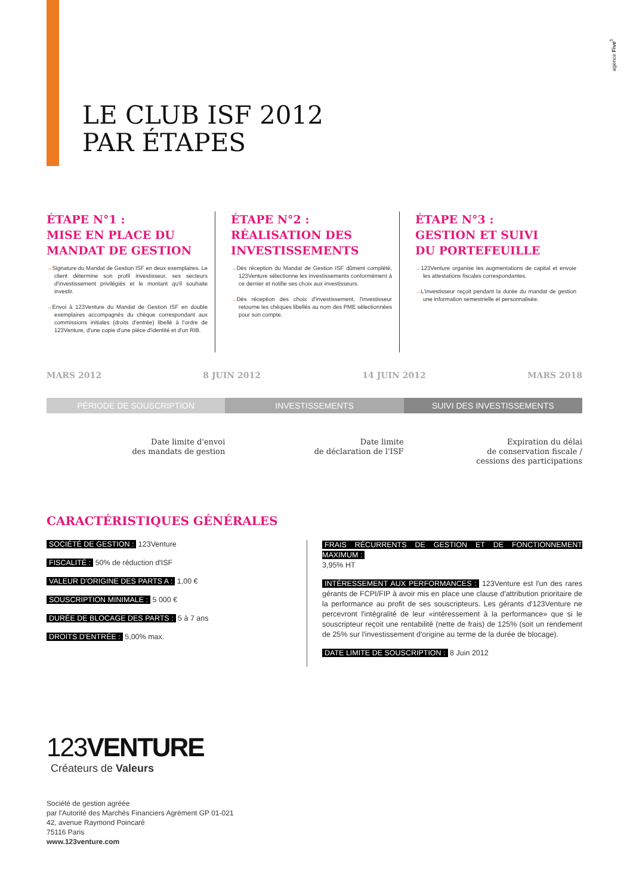agence Five<sup>5</sup>
LE CLUB ISF 2012
PAR ÉTAPES
ÉTAPE N°1 :
MISE EN PLACE DU
MANDAT DE GESTION
→Signature du Mandat de Gestion ISF en deux exemplaires. Le client détermine son profil investisseur, ses secteurs d'investissement privilégiés et le montant qu'il souhaite investir.
→Envoi à 123Venture du Mandat de Gestion ISF en double exemplaires accompagnés du chèque correspondant aux commissions initiales (droits d'entrée) libellé à l'ordre de 123Venture, d'une copie d'une pièce d'identité et d'un RIB.
ÉTAPE N°2 :
RÉALISATION DES
INVESTISSEMENTS
→Dès réception du Mandat de Gestion ISF dûment complété, 123Venture sélectionne les investissements conformément à ce dernier et notifie ses choix aux investisseurs.
→Dès réception des choix d'investissement, l'investisseur retourne les chèques libellés au nom des PME sélectionnées pour son compte.
ÉTAPE N°3 :
GESTION ET SUIVI
DU PORTEFEUILLE
→123Venture organise les augmentations de capital et envoie les attestations fiscales correspondantes.
→L'investisseur reçoit pendant la durée du mandat de gestion une information semestrielle et personnalisée.
MARS 2012 8 JUIN 2012 14 JUIN 2012 MARS 2018
PÉRIODE DE SOUSCRIPTION INVESTISSEMENTS SUIVI DES INVESTISSEMENTS
Date limite d'envoi
des mandats de gestion
Date limite
de déclaration de l'ISF
Expiration du délai
de conservation fiscale /
cessions des participations
CARACTÉRISTIQUES GÉNÉRALES
SOCIÉTÉ DE GESTION : 123Venture
FISCALITÉ : 50% de réduction d'ISF
VALEUR D'ORIGINE DES PARTS A : 1,00 €
SOUSCRIPTION MINIMALE : 5 000 €
DURÉE DE BLOCAGE DES PARTS : 5 à 7 ans
DROITS D'ENTRÉE : 5,00% max.
FRAIS RÉCURRENTS DE GESTION ET DE FONCTIONNEMENT MAXIMUM :
3,95% HT
INTÉRESSEMENT AUX PERFORMANCES : 123Venture est l'un des rares gérants de FCPI/FIP à avoir mis en place une clause d'attribution prioritaire de la performance au profit de ses souscripteurs. Les gérants d'123Venture ne percevront l'intégralité de leur «intéressement à la performance» que si le souscripteur reçoit une rentabilité (nette de frais) de 125% (soit un rendement de 25% sur l'investissement d'origine au terme de la durée de blocage).
DATE LIMITE DE SOUSCRIPTION : 8 Juin 2012
123 VENTURE
Créateurs de Valeurs
Société de gestion agréée
par l'Autorité des Marchés Financiers Agrément GP 01-021
42, avenue Raymond Poincaré
75116 Paris
www.123venture.com